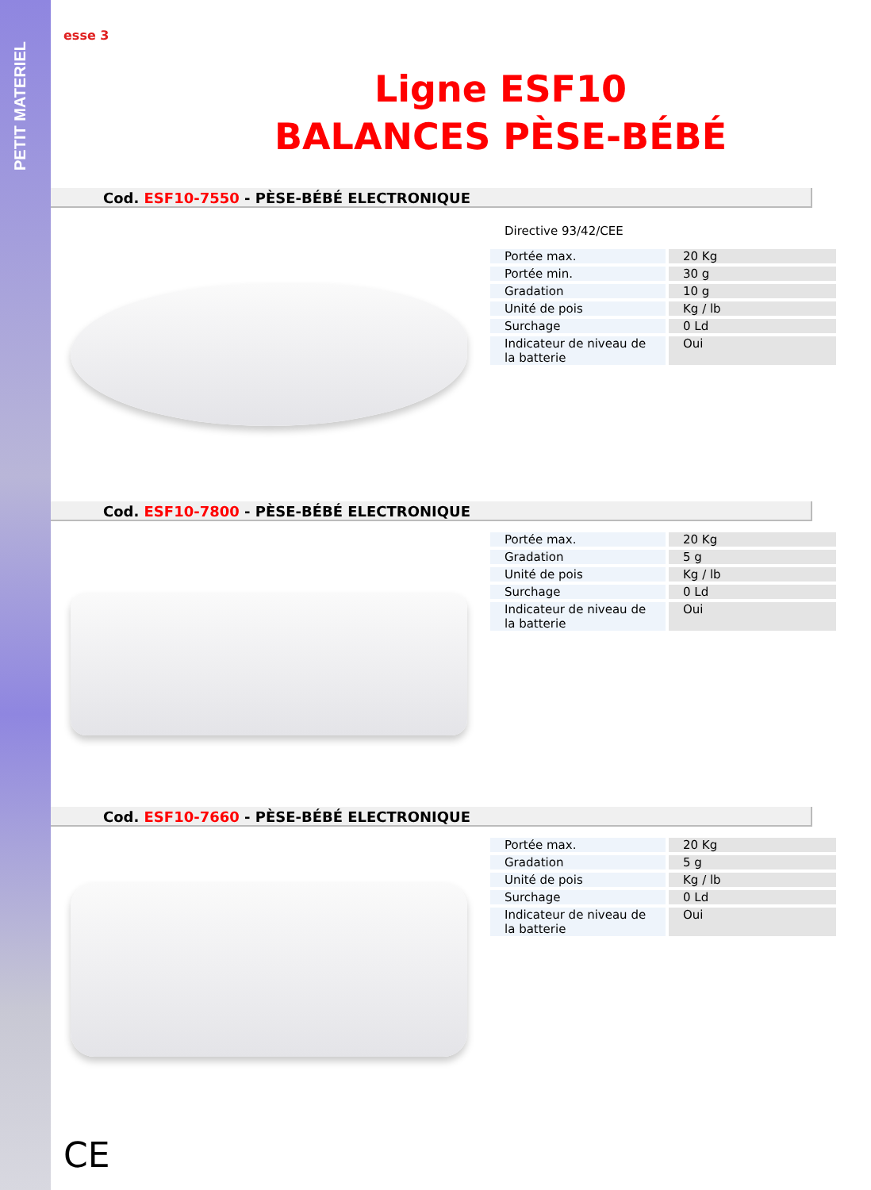PETIT MATERIEL
esse 3
Ligne ESF10
BALANCES PÈSE-BÉBÉ
Cod. ESF10-7550 - PÈSE-BÉBÉ ELECTRONIQUE
Directive 93/42/CEE
| Portée max. | 20 Kg |
| Portée min. | 30 g |
| Gradation | 10 g |
| Unité de pois | Kg / lb |
| Surchage | 0 Ld |
| Indicateur de niveau de la batterie | Oui |
Cod. ESF10-7800 - PÈSE-BÉBÉ ELECTRONIQUE
| Portée max. | 20 Kg |
| Gradation | 5 g |
| Unité de pois | Kg / lb |
| Surchage | 0 Ld |
| Indicateur de niveau de la batterie | Oui |
Cod. ESF10-7660 - PÈSE-BÉBÉ ELECTRONIQUE
| Portée max. | 20 Kg |
| Gradation | 5 g |
| Unité de pois | Kg / lb |
| Surchage | 0 Ld |
| Indicateur de niveau de la batterie | Oui |
CE